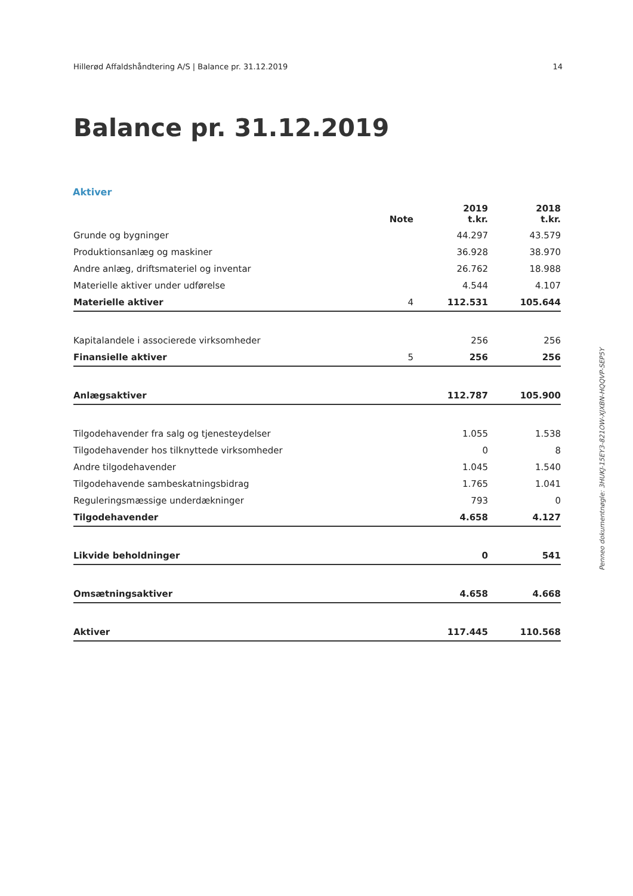Hillerød Affaldshåndtering A/S | Balance pr. 31.12.2019 14
Balance pr. 31.12.2019
Aktiver
| | Note | 2019 t.kr. | 2018 t.kr. |
| --- | --- | --- | --- |
| Grunde og bygninger | | 44.297 | 43.579 |
| Produktionsanlæg og maskiner | | 36.928 | 38.970 |
| Andre anlæg, driftsmateriel og inventar | | 26.762 | 18.988 |
| Materielle aktiver under udførelse | | 4.544 | 4.107 |
| Materielle aktiver | 4 | 112.531 | 105.644 |
| Kapitalandele i associerede virksomheder | | 256 | 256 |
| Finansielle aktiver | 5 | 256 | 256 |
| Anlægsaktiver | | 112.787 | 105.900 |
| Tilgodehavender fra salg og tjenesteydelser | | 1.055 | 1.538 |
| Tilgodehavender hos tilknyttede virksomheder | | 0 | 8 |
| Andre tilgodehavender | | 1.045 | 1.540 |
| Tilgodehavende sambeskatningsbidrag | | 1.765 | 1.041 |
| Reguleringsmæssige underdækninger | | 793 | 0 |
| Tilgodehavender | | 4.658 | 4.127 |
| Likvide beholdninger | | 0 | 541 |
| Omsætningsaktiver | | 4.658 | 4.668 |
| Aktiver | | 117.445 | 110.568 |
Penneo dokumentnøgle: 3HUKJ-15EY3-821OW-XJXBN-HQQVP-SEP5Y